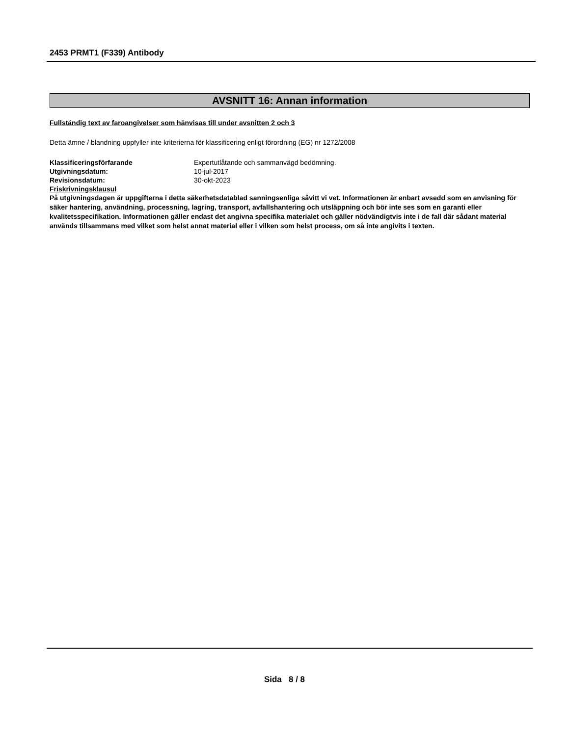2453 PRMT1 (F339) Antibody
AVSNITT 16: Annan information
Fullständig text av faroangivelser som hänvisas till under avsnitten 2 och 3
Detta ämne / blandning uppfyller inte kriterierna för klassificering enligt förordning (EG) nr 1272/2008
Klassificeringsförfarande Expertutlåtande och sammanvägd bedömning.
Utgivningsdatum: 10-jul-2017
Revisionsdatum: 30-okt-2023
Friskrivningsklausul
På utgivningsdagen är uppgifterna i detta säkerhetsdatablad sanningsenliga såvitt vi vet. Informationen är enbart avsedd som en anvisning för säker hantering, användning, processning, lagring, transport, avfallshantering och utsläppning och bör inte ses som en garanti eller kvalitetsspecifikation. Informationen gäller endast det angivna specifika materialet och gäller nödvändigtvis inte i de fall där sådant material används tillsammans med vilket som helst annat material eller i vilken som helst process, om så inte angivits i texten.
Sida 8 / 8